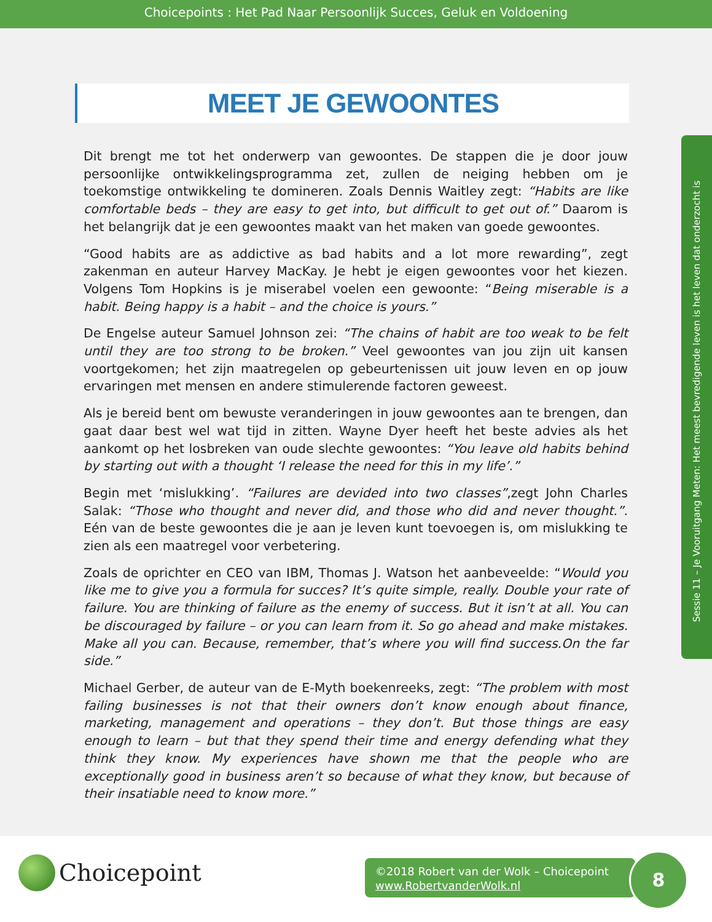Choicepoints : Het Pad Naar Persoonlijk Succes, Geluk en Voldoening
MEET JE GEWOONTES
Sessie 11 – Je Vooruitgang Meten: Het meest bevredigende leven is het leven dat onderzocht is
Dit brengt me tot het onderwerp van gewoontes. De stappen die je door jouw persoonlijke ontwikkelingsprogramma zet, zullen de neiging hebben om je toekomstige ontwikkeling te domineren. Zoals Dennis Waitley zegt: “Habits are like comfortable beds – they are easy to get into, but difficult to get out of.” Daarom is het belangrijk dat je een gewoontes maakt van het maken van goede gewoontes.
“Good habits are as addictive as bad habits and a lot more rewarding”, zegt zakenman en auteur Harvey MacKay. Je hebt je eigen gewoontes voor het kiezen. Volgens Tom Hopkins is je miserabel voelen een gewoonte: “Being miserable is a habit. Being happy is a habit – and the choice is yours.”
De Engelse auteur Samuel Johnson zei: “The chains of habit are too weak to be felt until they are too strong to be broken.” Veel gewoontes van jou zijn uit kansen voortgekomen; het zijn maatregelen op gebeurtenissen uit jouw leven en op jouw ervaringen met mensen en andere stimulerende factoren geweest.
Als je bereid bent om bewuste veranderingen in jouw gewoontes aan te brengen, dan gaat daar best wel wat tijd in zitten. Wayne Dyer heeft het beste advies als het aankomt op het losbreken van oude slechte gewoontes: “You leave old habits behind by starting out with a thought ‘I release the need for this in my life’.”
Begin met ‘mislukking’. “Failures are devided into two classes”,zegt John Charles Salak: “Those who thought and never did, and those who did and never thought.”. Eén van de beste gewoontes die je aan je leven kunt toevoegen is, om mislukking te zien als een maatregel voor verbetering.
Zoals de oprichter en CEO van IBM, Thomas J. Watson het aanbeveelde: “Would you like me to give you a formula for succes? It’s quite simple, really. Double your rate of failure. You are thinking of failure as the enemy of success. But it isn’t at all. You can be discouraged by failure – or you can learn from it. So go ahead and make mistakes. Make all you can. Because, remember, that’s where you will find success.On the far side.”
Michael Gerber, de auteur van de E-Myth boekenreeks, zegt: “The problem with most failing businesses is not that their owners don’t know enough about finance, marketing, management and operations – they don’t. But those things are easy enough to learn – but that they spend their time and energy defending what they think they know. My experiences have shown me that the people who are exceptionally good in business aren’t so because of what they know, but because of their insatiable need to know more.”
Choicepoint
©2018 Robert van der Wolk – Choicepoint
www.RobertvanderWolk.nl
8